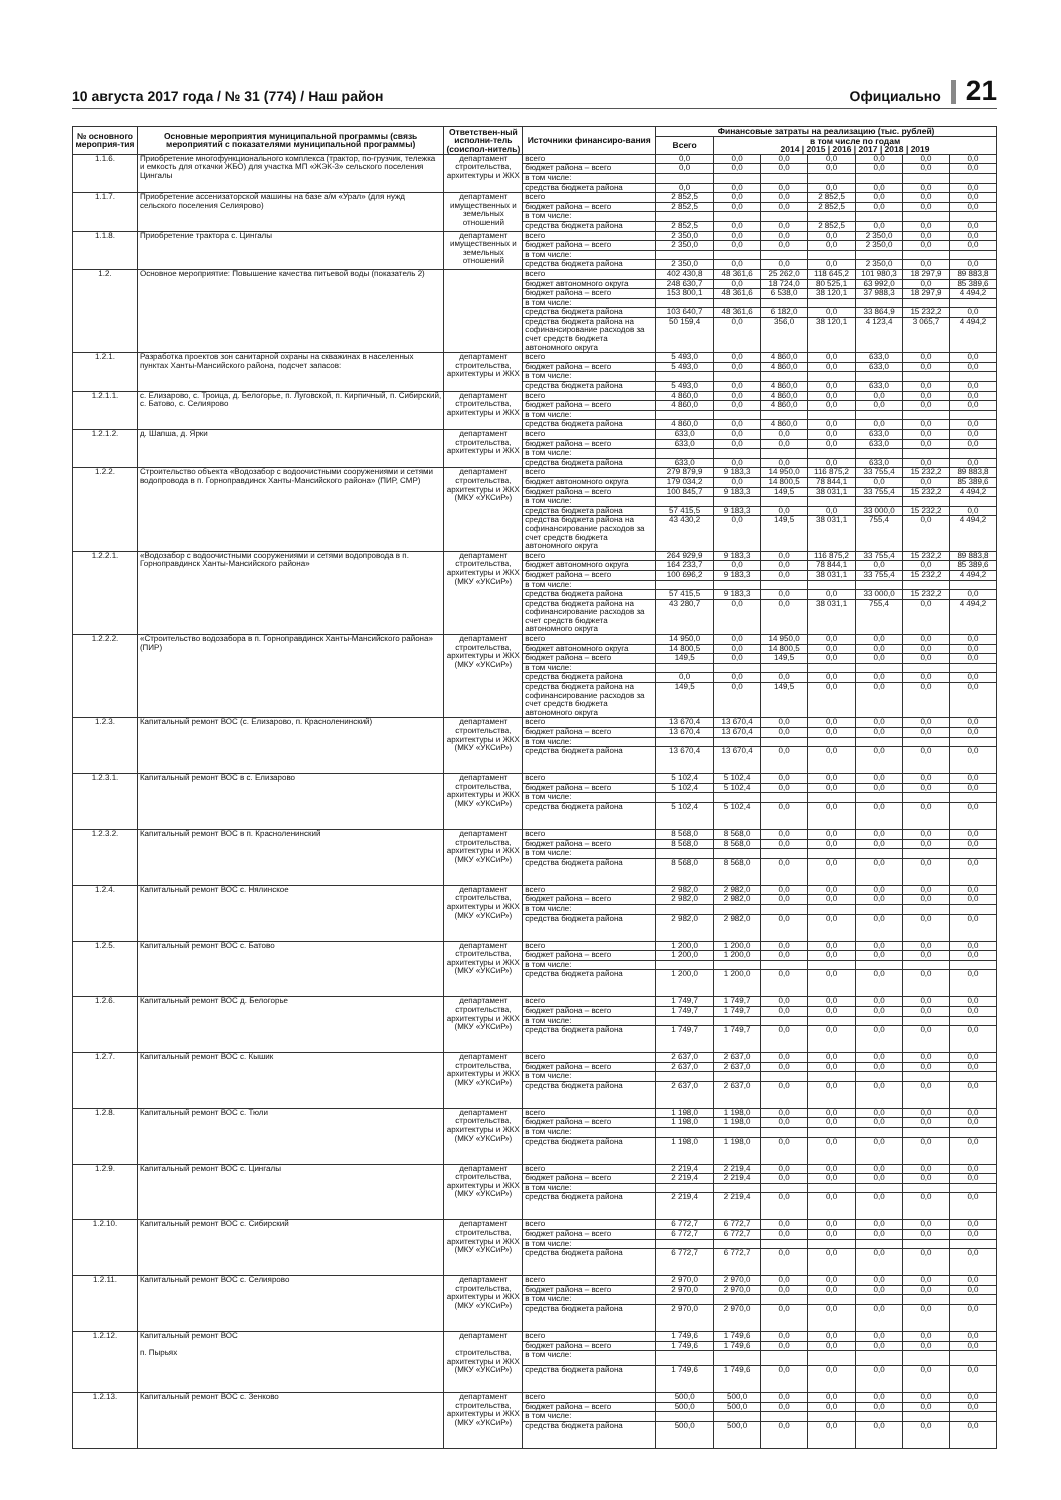10 августа 2017 года / № 31 (774) / Наш район
Официально 21
| № основного мероприя-тия | Основные мероприятия муниципальной программы (связь мероприятий с показателями муниципальной программы) | Ответствен-ный исполни-тель (соиспол-нитель) | Источники финансиро-вания | Финансовые затраты на реализацию (тыс. рублей) | | | | | | |
| --- | --- | --- | --- | --- | --- | --- | --- | --- | --- | --- |
| | | | | Всего | в том числе по годам 2014 / 2015 / 2016 / 2017 / 2018 / 2019 | | | | | |
| 1.1.6. | Приобретение многофункционального комплекса (трактор, по-грузчик, тележка и емкость для откачки ЖБО) для участка МП «ЖЭК-3» сельского поселения Цингалы | департамент строительства, архитектуры и ЖКХ | всего | 0,0 | 0,0 | 0,0 | 0,0 | 0,0 | 0,0 | 0,0 |
| | | | бюджет района – всего | 0,0 | 0,0 | 0,0 | 0,0 | 0,0 | 0,0 | 0,0 |
| | | | в том числе: | | | | | | | |
| | | | средства бюджета района | 0,0 | 0,0 | 0,0 | 0,0 | 0,0 | 0,0 | 0,0 |
| 1.1.7. | Приобретение ассенизаторской машины на базе а/м «Урал» (для нужд сельского поселения Селиярово) | департамент имущественных и земельных отношений | всего | 2 852,5 | 0,0 | 0,0 | 2 852,5 | 0,0 | 0,0 | 0,0 |
| | | | бюджет района – всего | 2 852,5 | 0,0 | 0,0 | 2 852,5 | 0,0 | 0,0 | 0,0 |
| | | | в том числе: | | | | | | | |
| | | | средства бюджета района | 2 852,5 | 0,0 | 0,0 | 2 852,5 | 0,0 | 0,0 | 0,0 |
| 1.1.8. | Приобретение трактора с. Цингалы | департамент имущественных и земельных отношений | всего | 2 350,0 | 0,0 | 0,0 | 0,0 | 2 350,0 | 0,0 | 0,0 |
| | | | бюджет района – всего | 2 350,0 | 0,0 | 0,0 | 0,0 | 2 350,0 | 0,0 | 0,0 |
| | | | в том числе: | | | | | | | |
| | | | средства бюджета района | 2 350,0 | 0,0 | 0,0 | 0,0 | 2 350,0 | 0,0 | 0,0 |
| 1.2. | Основное мероприятие: Повышение качества питьевой воды (показатель 2) | | всего | 402 430,8 | 48 361,6 | 25 262,0 | 118 645,2 | 101 980,3 | 18 297,9 | 89 883,8 |
| | | | бюджет автономного округа | 248 630,7 | 0,0 | 18 724,0 | 80 525,1 | 63 992,0 | 0,0 | 85 389,6 |
| | | | бюджет района – всего | 153 800,1 | 48 361,6 | 6 538,0 | 38 120,1 | 37 988,3 | 18 297,9 | 4 494,2 |
| | | | в том числе: | | | | | | | |
| | | | средства бюджета района | 103 640,7 | 48 361,6 | 6 182,0 | 0,0 | 33 864,9 | 15 232,2 | 0,0 |
| | | | средства бюджета района на софинансирование расходов за счет средств бюджета автономного округа | 50 159,4 | 0,0 | 356,0 | 38 120,1 | 4 123,4 | 3 065,7 | 4 494,2 |
| 1.2.1. | Разработка проектов зон санитарной охраны на скважинах в населенных пунктах Ханты-Мансийского района, подсчет запасов: | департамент строительства, архитектуры и ЖКХ | всего | 5 493,0 | 0,0 | 4 860,0 | 0,0 | 633,0 | 0,0 | 0,0 |
| | | | бюджет района – всего | 5 493,0 | 0,0 | 4 860,0 | 0,0 | 633,0 | 0,0 | 0,0 |
| | | | в том числе: | | | | | | | |
| | | | средства бюджета района | 5 493,0 | 0,0 | 4 860,0 | 0,0 | 633,0 | 0,0 | 0,0 |
| 1.2.1.1. | с. Елизарово, с. Троица, д. Белогорье, п. Луговской, п. Кирпичный, п. Сибирский, с. Батово, с. Селиярово | департамент строительства, архитектуры и ЖКХ | всего | 4 860,0 | 0,0 | 4 860,0 | 0,0 | 0,0 | 0,0 | 0,0 |
| | | | бюджет района – всего | 4 860,0 | 0,0 | 4 860,0 | 0,0 | 0,0 | 0,0 | 0,0 |
| | | | в том числе: | | | | | | | |
| | | | средства бюджета района | 4 860,0 | 0,0 | 4 860,0 | 0,0 | 0,0 | 0,0 | 0,0 |
| 1.2.1.2. | д. Шапша, д. Ярки | департамент строительства, архитектуры и ЖКХ | всего | 633,0 | 0,0 | 0,0 | 0,0 | 633,0 | 0,0 | 0,0 |
| | | | бюджет района – всего | 633,0 | 0,0 | 0,0 | 0,0 | 633,0 | 0,0 | 0,0 |
| | | | в том числе: | | | | | | | |
| | | | средства бюджета района | 633,0 | 0,0 | 0,0 | 0,0 | 633,0 | 0,0 | 0,0 |
| 1.2.2. | Строительство объекта «Водозабор с водоочистными сооружениями и сетями водопровода в п. Горноправдинск Ханты-Мансийского района» (ПИР, СМР) | департамент строительства, архитектуры и ЖКХ (МКУ «УКСиР») | всего | 279 879,9 | 9 183,3 | 14 950,0 | 116 875,2 | 33 755,4 | 15 232,2 | 89 883,8 |
| | | | бюджет автономного округа | 179 034,2 | 0,0 | 14 800,5 | 78 844,1 | 0,0 | 0,0 | 85 389,6 |
| | | | бюджет района – всего | 100 845,7 | 9 183,3 | 149,5 | 38 031,1 | 33 755,4 | 15 232,2 | 4 494,2 |
| | | | в том числе: | | | | | | | |
| | | | средства бюджета района | 57 415,5 | 9 183,3 | 0,0 | 0,0 | 33 000,0 | 15 232,2 | 0,0 |
| | | | средства бюджета района на софинансирование расходов за счет средств бюджета автономного округа | 43 430,2 | 0,0 | 149,5 | 38 031,1 | 755,4 | 0,0 | 4 494,2 |
| 1.2.2.1. | «Водозабор с водоочистными сооружениями и сетями водопровода в п. Горноправдинск Ханты-Мансийского района» | департамент строительства, архитектуры и ЖКХ (МКУ «УКСиР») | всего | 264 929,9 | 9 183,3 | 0,0 | 116 875,2 | 33 755,4 | 15 232,2 | 89 883,8 |
| | | | бюджет автономного округа | 164 233,7 | 0,0 | 0,0 | 78 844,1 | 0,0 | 0,0 | 85 389,6 |
| | | | бюджет района – всего | 100 696,2 | 9 183,3 | 0,0 | 38 031,1 | 33 755,4 | 15 232,2 | 4 494,2 |
| | | | в том числе: | | | | | | | |
| | | | средства бюджета района | 57 415,5 | 9 183,3 | 0,0 | 0,0 | 33 000,0 | 15 232,2 | 0,0 |
| | | | средства бюджета района на софинансирование расходов за счет средств бюджета автономного округа | 43 280,7 | 0,0 | 0,0 | 38 031,1 | 755,4 | 0,0 | 4 494,2 |
| 1.2.2.2. | «Строительство водозабора в п. Горноправдинск Ханты-Мансийского района» (ПИР) | департамент строительства, архитектуры и ЖКХ (МКУ «УКСиР») | всего | 14 950,0 | 0,0 | 14 950,0 | 0,0 | 0,0 | 0,0 | 0,0 |
| | | | бюджет автономного округа | 14 800,5 | 0,0 | 14 800,5 | 0,0 | 0,0 | 0,0 | 0,0 |
| | | | бюджет района – всего | 149,5 | 0,0 | 149,5 | 0,0 | 0,0 | 0,0 | 0,0 |
| | | | в том числе: | | | | | | | |
| | | | средства бюджета района | 0,0 | 0,0 | 0,0 | 0,0 | 0,0 | 0,0 | 0,0 |
| | | | средства бюджета района на софинансирование расходов за счет средств бюджета автономного округа | 149,5 | 0,0 | 149,5 | 0,0 | 0,0 | 0,0 | 0,0 |
| 1.2.3. | Капитальный ремонт ВОС (с. Елизарово, п. Красноленинский) | департамент строительства, архитектуры и ЖКХ (МКУ «УКСиР») | всего | 13 670,4 | 13 670,4 | 0,0 | 0,0 | 0,0 | 0,0 | 0,0 |
| | | | бюджет района – всего | 13 670,4 | 13 670,4 | 0,0 | 0,0 | 0,0 | 0,0 | 0,0 |
| | | | в том числе: | | | | | | | |
| | | | средства бюджета района | 13 670,4 | 13 670,4 | 0,0 | 0,0 | 0,0 | 0,0 | 0,0 |
| 1.2.3.1. | Капитальный ремонт ВОС в с. Елизарово | департамент строительства, архитектуры и ЖКХ (МКУ «УКСиР») | всего | 5 102,4 | 5 102,4 | 0,0 | 0,0 | 0,0 | 0,0 | 0,0 |
| | | | бюджет района – всего | 5 102,4 | 5 102,4 | 0,0 | 0,0 | 0,0 | 0,0 | 0,0 |
| | | | в том числе: | | | | | | | |
| | | | средства бюджета района | 5 102,4 | 5 102,4 | 0,0 | 0,0 | 0,0 | 0,0 | 0,0 |
| 1.2.3.2. | Капитальный ремонт ВОС в п. Красноленинский | департамент строительства, архитектуры и ЖКХ (МКУ «УКСиР») | всего | 8 568,0 | 8 568,0 | 0,0 | 0,0 | 0,0 | 0,0 | 0,0 |
| | | | бюджет района – всего | 8 568,0 | 8 568,0 | 0,0 | 0,0 | 0,0 | 0,0 | 0,0 |
| | | | в том числе: | | | | | | | |
| | | | средства бюджета района | 8 568,0 | 8 568,0 | 0,0 | 0,0 | 0,0 | 0,0 | 0,0 |
| 1.2.4. | Капитальный ремонт ВОС с. Нялинское | департамент строительства, архитектуры и ЖКХ (МКУ «УКСиР») | всего | 2 982,0 | 2 982,0 | 0,0 | 0,0 | 0,0 | 0,0 | 0,0 |
| | | | бюджет района – всего | 2 982,0 | 2 982,0 | 0,0 | 0,0 | 0,0 | 0,0 | 0,0 |
| | | | в том числе: | | | | | | | |
| | | | средства бюджета района | 2 982,0 | 2 982,0 | 0,0 | 0,0 | 0,0 | 0,0 | 0,0 |
| 1.2.5. | Капитальный ремонт ВОС с. Батово | департамент строительства, архитектуры и ЖКХ (МКУ «УКСиР») | всего | 1 200,0 | 1 200,0 | 0,0 | 0,0 | 0,0 | 0,0 | 0,0 |
| | | | бюджет района – всего | 1 200,0 | 1 200,0 | 0,0 | 0,0 | 0,0 | 0,0 | 0,0 |
| | | | в том числе: | | | | | | | |
| | | | средства бюджета района | 1 200,0 | 1 200,0 | 0,0 | 0,0 | 0,0 | 0,0 | 0,0 |
| 1.2.6. | Капитальный ремонт ВОС д. Белогорье | департамент строительства, архитектуры и ЖКХ (МКУ «УКСиР») | всего | 1 749,7 | 1 749,7 | 0,0 | 0,0 | 0,0 | 0,0 | 0,0 |
| | | | бюджет района – всего | 1 749,7 | 1 749,7 | 0,0 | 0,0 | 0,0 | 0,0 | 0,0 |
| | | | в том числе: | | | | | | | |
| | | | средства бюджета района | 1 749,7 | 1 749,7 | 0,0 | 0,0 | 0,0 | 0,0 | 0,0 |
| 1.2.7. | Капитальный ремонт ВОС с. Кышик | департамент строительства, архитектуры и ЖКХ (МКУ «УКСиР») | всего | 2 637,0 | 2 637,0 | 0,0 | 0,0 | 0,0 | 0,0 | 0,0 |
| | | | бюджет района – всего | 2 637,0 | 2 637,0 | 0,0 | 0,0 | 0,0 | 0,0 | 0,0 |
| | | | в том числе: | | | | | | | |
| | | | средства бюджета района | 2 637,0 | 2 637,0 | 0,0 | 0,0 | 0,0 | 0,0 | 0,0 |
| 1.2.8. | Капитальный ремонт ВОС с. Тюли | департамент строительства, архитектуры и ЖКХ (МКУ «УКСиР») | всего | 1 198,0 | 1 198,0 | 0,0 | 0,0 | 0,0 | 0,0 | 0,0 |
| | | | бюджет района – всего | 1 198,0 | 1 198,0 | 0,0 | 0,0 | 0,0 | 0,0 | 0,0 |
| | | | в том числе: | | | | | | | |
| | | | средства бюджета района | 1 198,0 | 1 198,0 | 0,0 | 0,0 | 0,0 | 0,0 | 0,0 |
| 1.2.9. | Капитальный ремонт ВОС с. Цингалы | департамент строительства, архитектуры и ЖКХ (МКУ «УКСиР») | всего | 2 219,4 | 2 219,4 | 0,0 | 0,0 | 0,0 | 0,0 | 0,0 |
| | | | бюджет района – всего | 2 219,4 | 2 219,4 | 0,0 | 0,0 | 0,0 | 0,0 | 0,0 |
| | | | в том числе: | | | | | | | |
| | | | средства бюджета района | 2 219,4 | 2 219,4 | 0,0 | 0,0 | 0,0 | 0,0 | 0,0 |
| 1.2.10. | Капитальный ремонт ВОС с. Сибирский | департамент строительства, архитектуры и ЖКХ (МКУ «УКСиР») | всего | 6 772,7 | 6 772,7 | 0,0 | 0,0 | 0,0 | 0,0 | 0,0 |
| | | | бюджет района – всего | 6 772,7 | 6 772,7 | 0,0 | 0,0 | 0,0 | 0,0 | 0,0 |
| | | | в том числе: | | | | | | | |
| | | | средства бюджета района | 6 772,7 | 6 772,7 | 0,0 | 0,0 | 0,0 | 0,0 | 0,0 |
| 1.2.11. | Капитальный ремонт ВОС с. Селиярово | департамент строительства, архитектуры и ЖКХ (МКУ «УКСиР») | всего | 2 970,0 | 2 970,0 | 0,0 | 0,0 | 0,0 | 0,0 | 0,0 |
| | | | бюджет района – всего | 2 970,0 | 2 970,0 | 0,0 | 0,0 | 0,0 | 0,0 | 0,0 |
| | | | в том числе: | | | | | | | |
| | | | средства бюджета района | 2 970,0 | 2 970,0 | 0,0 | 0,0 | 0,0 | 0,0 | 0,0 |
| 1.2.12. | Капитальный ремонт ВОС п. Пырьях | департамент строительства, архитектуры и ЖКХ (МКУ «УКСиР») | всего | 1 749,6 | 1 749,6 | 0,0 | 0,0 | 0,0 | 0,0 | 0,0 |
| | | | бюджет района – всего | 1 749,6 | 1 749,6 | 0,0 | 0,0 | 0,0 | 0,0 | 0,0 |
| | | | в том числе: | | | | | | | |
| | | | средства бюджета района | 1 749,6 | 1 749,6 | 0,0 | 0,0 | 0,0 | 0,0 | 0,0 |
| 1.2.13. | Капитальный ремонт ВОС с. Зенково | департамент строительства, архитектуры и ЖКХ (МКУ «УКСиР») | всего | 500,0 | 500,0 | 0,0 | 0,0 | 0,0 | 0,0 | 0,0 |
| | | | бюджет района – всего | 500,0 | 500,0 | 0,0 | 0,0 | 0,0 | 0,0 | 0,0 |
| | | | в том числе: | | | | | | | |
| | | | средства бюджета района | 500,0 | 500,0 | 0,0 | 0,0 | 0,0 | 0,0 | 0,0 |